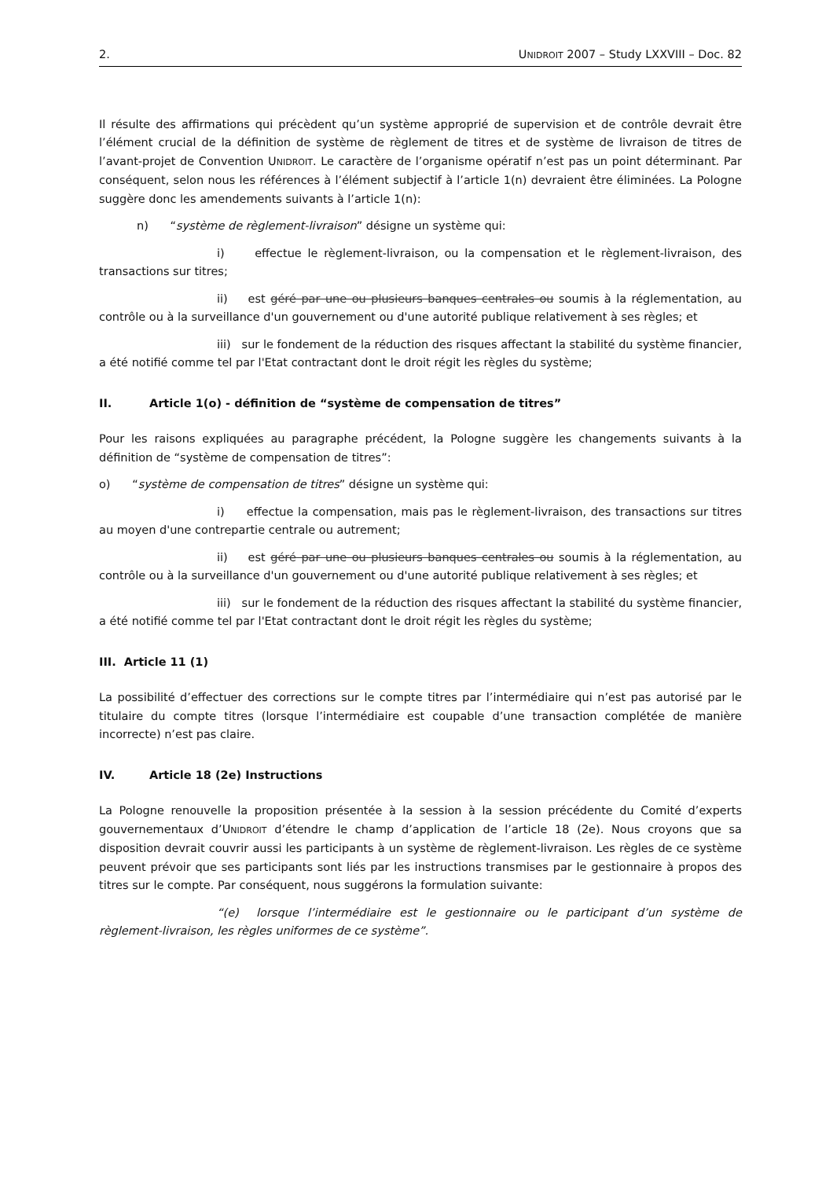2. UNIDROIT 2007 – Study LXXVIII – Doc. 82
Il résulte des affirmations qui précèdent qu’un système approprié de supervision et de contrôle devrait être l’élément crucial de la définition de système de règlement de titres et de système de livraison de titres de l’avant-projet de Convention UNIDROIT. Le caractère de l’organisme opératif n’est pas un point déterminant. Par conséquent, selon nous les références à l’élément subjectif à l’article 1(n) devraient être éliminées. La Pologne suggère donc les amendements suivants à l’article 1(n):
n) “système de règlement-livraison” désigne un système qui:
i) effectue le règlement-livraison, ou la compensation et le règlement-livraison, des transactions sur titres;
ii) est géré par une ou plusieurs banques centrales ou soumis à la réglementation, au contrôle ou à la surveillance d'un gouvernement ou d'une autorité publique relativement à ses règles; et
iii) sur le fondement de la réduction des risques affectant la stabilité du système financier, a été notifié comme tel par l'Etat contractant dont le droit régit les règles du système;
II. Article 1(o) - définition de “système de compensation de titres”
Pour les raisons expliquées au paragraphe précédent, la Pologne suggère les changements suivants à la définition de “système de compensation de titres”:
o) “système de compensation de titres” désigne un système qui:
i) effectue la compensation, mais pas le règlement-livraison, des transactions sur titres au moyen d'une contrepartie centrale ou autrement;
ii) est géré par une ou plusieurs banques centrales ou soumis à la réglementation, au contrôle ou à la surveillance d'un gouvernement ou d'une autorité publique relativement à ses règles; et
iii) sur le fondement de la réduction des risques affectant la stabilité du système financier, a été notifié comme tel par l'Etat contractant dont le droit régit les règles du système;
III. Article 11 (1)
La possibilité d’effectuer des corrections sur le compte titres par l’intermédiaire qui n’est pas autorisé par le titulaire du compte titres (lorsque l’intermédiaire est coupable d’une transaction complétée de manière incorrecte) n’est pas claire.
IV. Article 18 (2e) Instructions
La Pologne renouvelle la proposition présentée à la session à la session précédente du Comité d’experts gouvernementaux d’UNIDROIT d’étendre le champ d’application de l’article 18 (2e). Nous croyons que sa disposition devrait couvrir aussi les participants à un système de règlement-livraison. Les règles de ce système peuvent prévoir que ses participants sont liés par les instructions transmises par le gestionnaire à propos des titres sur le compte. Par conséquent, nous suggérons la formulation suivante:
“(e) lorsque l’intermédiaire est le gestionnaire ou le participant d’un système de règlement-livraison, les règles uniformes de ce système”.